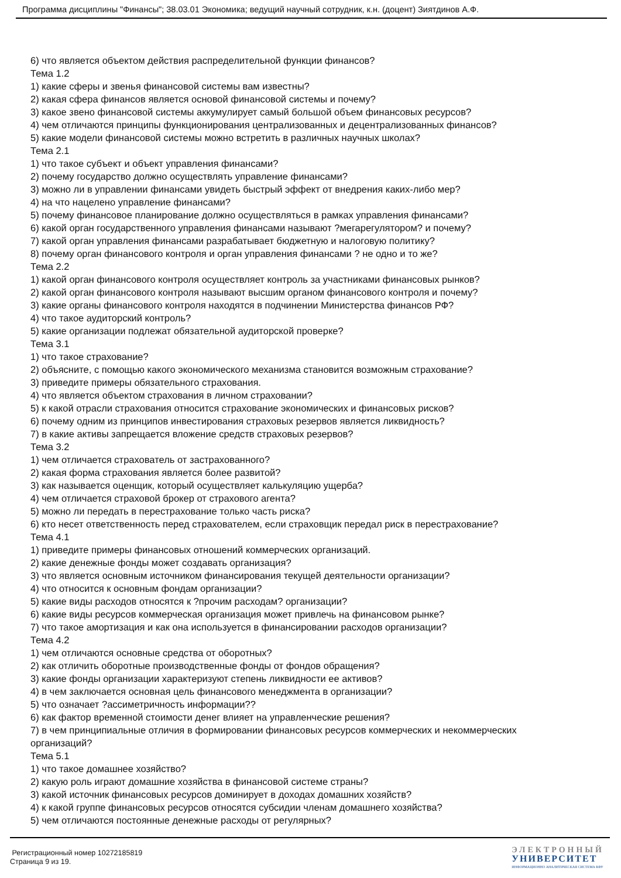Программа дисциплины "Финансы"; 38.03.01 Экономика; ведущий научный сотрудник, к.н. (доцент) Зиятдинов А.Ф.
6) что является объектом действия распределительной функции финансов?
Тема 1.2
1) какие сферы и звенья финансовой системы вам известны?
2) какая сфера финансов является основой финансовой системы и почему?
3) какое звено финансовой системы аккумулирует самый большой объем финансовых ресурсов?
4) чем отличаются принципы функционирования централизованных и децентрализованных финансов?
5) какие модели финансовой системы можно встретить в различных научных школах?
Тема 2.1
1) что такое субъект и объект управления финансами?
2) почему государство должно осуществлять управление финансами?
3) можно ли в управлении финансами увидеть быстрый эффект от внедрения каких-либо мер?
4) на что нацелено управление финансами?
5) почему финансовое планирование должно осуществляться в рамках управления финансами?
6) какой орган государственного управления финансами называют ?мегарегулятором? и почему?
7) какой орган управления финансами разрабатывает бюджетную и налоговую политику?
8) почему орган финансового контроля и орган управления финансами ? не одно и то же?
Тема 2.2
1) какой орган финансового контроля осуществляет контроль за участниками финансовых рынков?
2) какой орган финансового контроля называют высшим органом финансового контроля и почему?
3) какие органы финансового контроля находятся в подчинении Министерства финансов РФ?
4) что такое аудиторский контроль?
5) какие организации подлежат обязательной аудиторской проверке?
Тема 3.1
1) что такое страхование?
2) объясните, с помощью какого экономического механизма становится возможным страхование?
3) приведите примеры обязательного страхования.
4) что является объектом страхования в личном страховании?
5) к какой отрасли страхования относится страхование экономических и финансовых рисков?
6) почему одним из принципов инвестирования страховых резервов является ликвидность?
7) в какие активы запрещается вложение средств страховых резервов?
Тема 3.2
1) чем отличается страхователь от застрахованного?
2) какая форма страхования является более развитой?
3) как называется оценщик, который осуществляет калькуляцию ущерба?
4) чем отличается страховой брокер от страхового агента?
5) можно ли передать в перестрахование только часть риска?
6) кто несет ответственность перед страхователем, если страховщик передал риск в перестрахование?
Тема 4.1
1) приведите примеры финансовых отношений коммерческих организаций.
2) какие денежные фонды может создавать организация?
3) что является основным источником финансирования текущей деятельности организации?
4) что относится к основным фондам организации?
5) какие виды расходов относятся к ?прочим расходам? организации?
6) какие виды ресурсов коммерческая организация может привлечь на финансовом рынке?
7) что такое амортизация и как она используется в финансировании расходов организации?
Тема 4.2
1) чем отличаются основные средства от оборотных?
2) как отличить оборотные производственные фонды от фондов обращения?
3) какие фонды организации характеризуют степень ликвидности ее активов?
4) в чем заключается основная цель финансового менеджмента в организации?
5) что означает ?ассиметричность информации??
6) как фактор временной стоимости денег влияет на управленческие решения?
7) в чем принципиальные отличия в формировании финансовых ресурсов коммерческих и некоммерческих организаций?
Тема 5.1
1) что такое домашнее хозяйство?
2) какую роль играют домашние хозяйства в финансовой системе страны?
3) какой источник финансовых ресурсов доминирует в доходах домашних хозяйств?
4) к какой группе финансовых ресурсов относятся субсидии членам домашнего хозяйства?
5) чем отличаются постоянные денежные расходы от регулярных?
Регистрационный номер 10272185819
Страница 9 из 19.
ЭЛЕКТРОННЫЙ
УНИВЕРСИТЕТ
ИНФОРМАЦИОННО АНАЛИТИЧЕСКАЯ СИСТЕМА КФУ